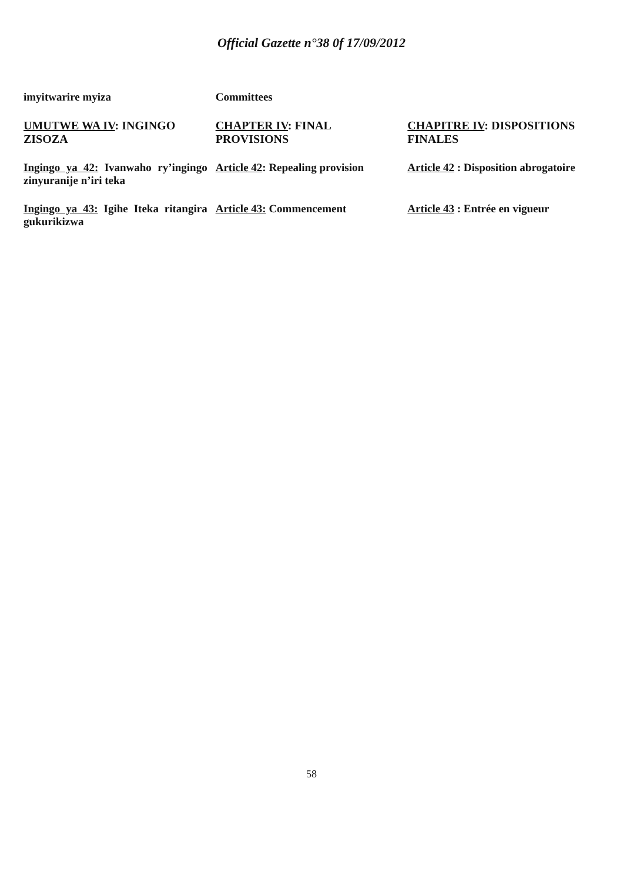Official Gazette n°38 0f 17/09/2012
| imyitwarire myiza | Committees | |
| UMUTWE WA IV : INGINGO ZISOZA | CHAPTER IV : FINAL PROVISIONS | CHAPITRE IV : DISPOSITIONS FINALES |
| Ingingo ya 42: Ivanwaho ry’ingingo zinyuranije n’iri teka | Article 42 : Repealing provision | Article 42 : Disposition abrogatoire |
| Ingingo ya 43: Igihe Iteka ritangira gukurikizwa | Article 43: Commencement | Article 43 : Entrée en vigueur |
58